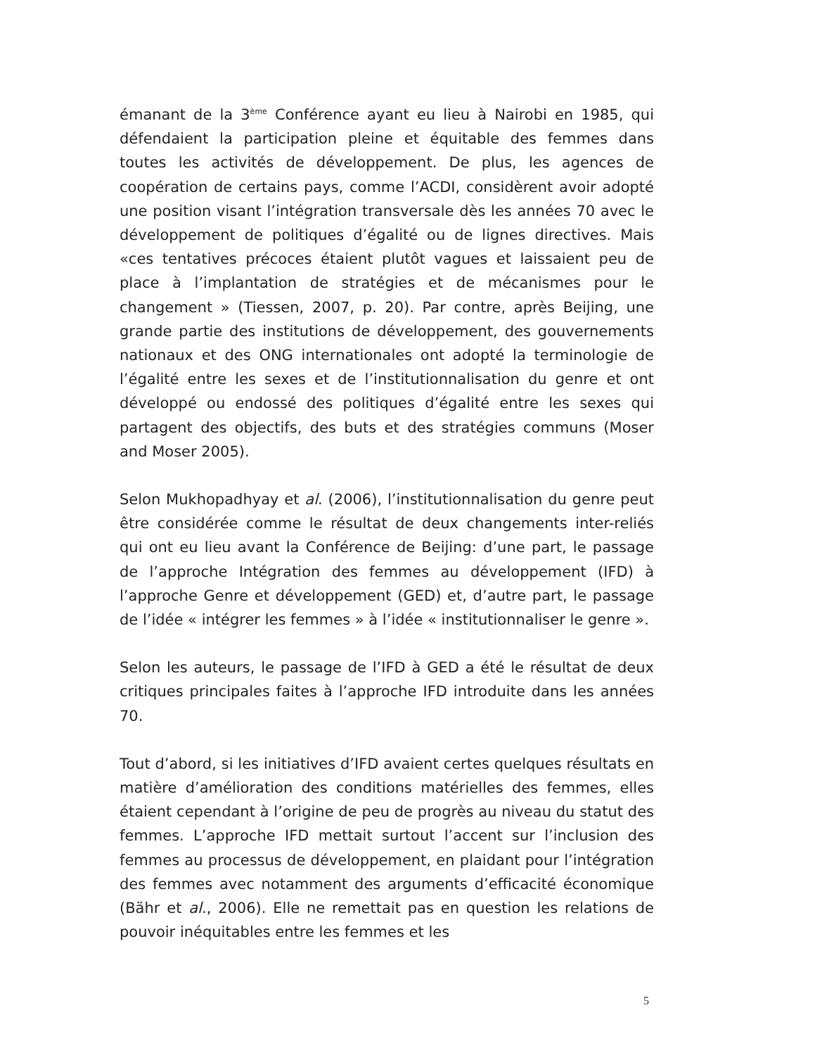émanant de la 3<sup>ème</sup> Conférence ayant eu lieu à Nairobi en 1985, qui défendaient la participation pleine et équitable des femmes dans toutes les activités de développement. De plus, les agences de coopération de certains pays, comme l’ACDI, considèrent avoir adopté une position visant l’intégration transversale dès les années 70 avec le développement de politiques d’égalité ou de lignes directives. Mais «ces tentatives précoces étaient plutôt vagues et laissaient peu de place à l’implantation de stratégies et de mécanismes pour le changement » (Tiessen, 2007, p. 20). Par contre, après Beijing, une grande partie des institutions de développement, des gouvernements nationaux et des ONG internationales ont adopté la terminologie de l’égalité entre les sexes et de l’institutionnalisation du genre et ont développé ou endossé des politiques d’égalité entre les sexes qui partagent des objectifs, des buts et des stratégies communs (Moser and Moser 2005).
Selon Mukhopadhyay et al. (2006), l’institutionnalisation du genre peut être considérée comme le résultat de deux changements inter-reliés qui ont eu lieu avant la Conférence de Beijing: d’une part, le passage de l’approche Intégration des femmes au développement (IFD) à l’approche Genre et développement (GED) et, d’autre part, le passage de l’idée « intégrer les femmes » à l’idée « institutionnaliser le genre ».
Selon les auteurs, le passage de l’IFD à GED a été le résultat de deux critiques principales faites à l’approche IFD introduite dans les années 70.
Tout d’abord, si les initiatives d’IFD avaient certes quelques résultats en matière d’amélioration des conditions matérielles des femmes, elles étaient cependant à l’origine de peu de progrès au niveau du statut des femmes. L’approche IFD mettait surtout l’accent sur l’inclusion des femmes au processus de développement, en plaidant pour l’intégration des femmes avec notamment des arguments d’efficacité économique (Bähr et al., 2006). Elle ne remettait pas en question les relations de pouvoir inéquitables entre les femmes et les
5